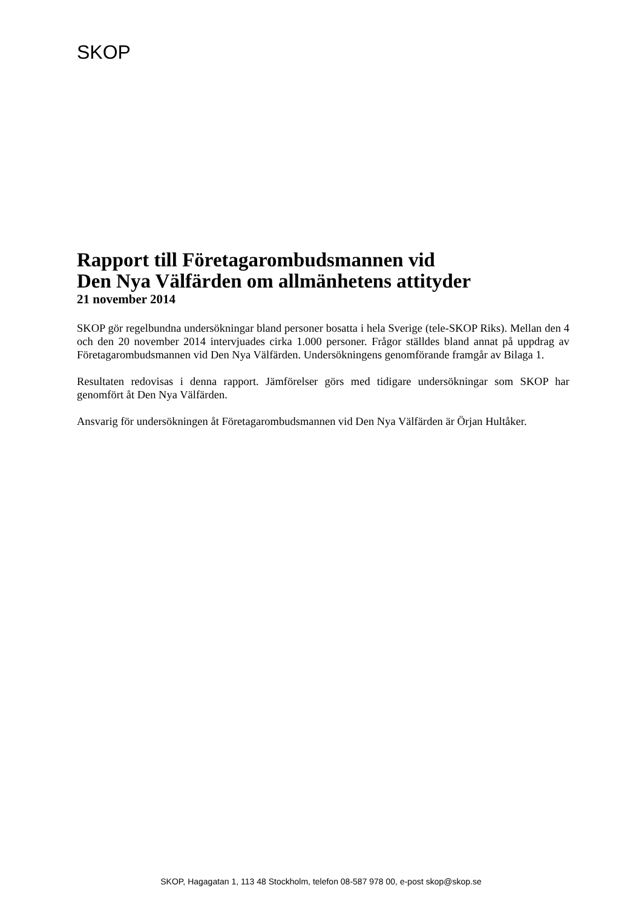SKOP
Rapport till Företagarombudsmannen vid
Den Nya Välfärden om allmänhetens attityder
21 november 2014
SKOP gör regelbundna undersökningar bland personer bosatta i hela Sverige (tele-SKOP Riks). Mellan den 4 och den 20 november 2014 intervjuades cirka 1.000 personer. Frågor ställdes bland annat på uppdrag av Företagarombudsmannen vid Den Nya Välfärden. Undersökningens genomförande framgår av Bilaga 1.
Resultaten redovisas i denna rapport. Jämförelser görs med tidigare undersökningar som SKOP har genomfört åt Den Nya Välfärden.
Ansvarig för undersökningen åt Företagarombudsmannen vid Den Nya Välfärden är Örjan Hultåker.
SKOP, Hagagatan 1, 113 48 Stockholm, telefon 08-587 978 00, e-post skop@skop.se